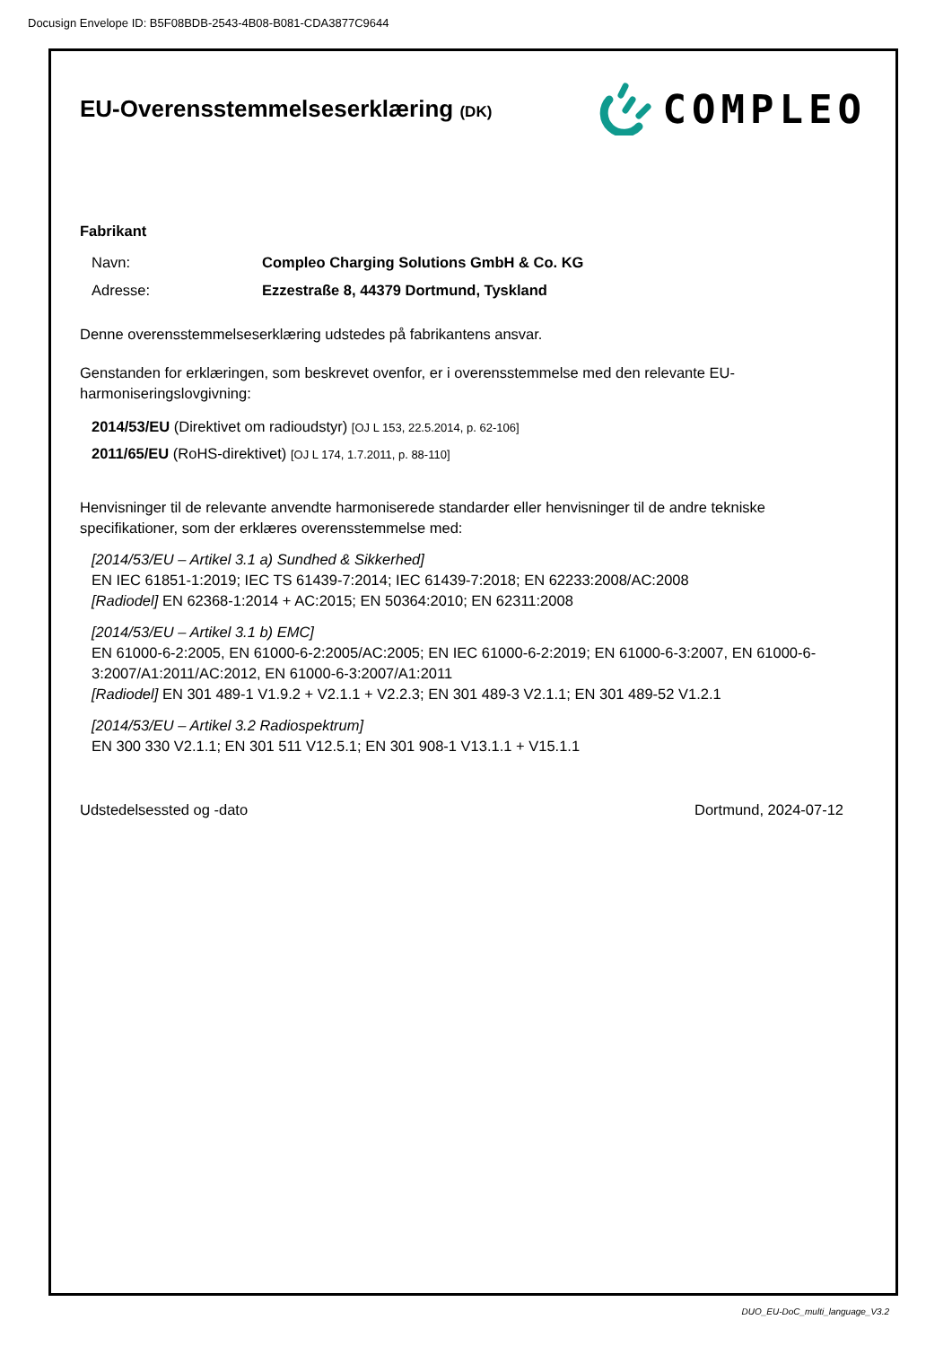Docusign Envelope ID: B5F08BDB-2543-4B08-B081-CDA3877C9644
EU-Overensstemmelseserklæring (DK)
COMPLEO
Fabrikant
Navn: Compleo Charging Solutions GmbH & Co. KG
Adresse: Ezzestraße 8, 44379 Dortmund, Tyskland
Denne overensstemmelseserklæring udstedes på fabrikantens ansvar.
Genstanden for erklæringen, som beskrevet ovenfor, er i overensstemmelse med den relevante EU-harmoniseringslovgivning:
2014/53/EU (Direktivet om radioudstyr) [OJ L 153, 22.5.2014, p. 62-106]
2011/65/EU (RoHS-direktivet) [OJ L 174, 1.7.2011, p. 88-110]
Henvisninger til de relevante anvendte harmoniserede standarder eller henvisninger til de andre tekniske specifikationer, som der erklæres overensstemmelse med:
[2014/53/EU – Artikel 3.1 a) Sundhed & Sikkerhed]
EN IEC 61851-1:2019; IEC TS 61439-7:2014; IEC 61439-7:2018; EN 62233:2008/AC:2008
[Radiodel] EN 62368-1:2014 + AC:2015; EN 50364:2010; EN 62311:2008
[2014/53/EU – Artikel 3.1 b) EMC]
EN 61000-6-2:2005, EN 61000-6-2:2005/AC:2005; EN IEC 61000-6-2:2019; EN 61000-6-3:2007, EN 61000-6-3:2007/A1:2011/AC:2012, EN 61000-6-3:2007/A1:2011
[Radiodel] EN 301 489-1 V1.9.2 + V2.1.1 + V2.2.3; EN 301 489-3 V2.1.1; EN 301 489-52 V1.2.1
[2014/53/EU – Artikel 3.2 Radiospektrum]
EN 300 330 V2.1.1; EN 301 511 V12.5.1; EN 301 908-1 V13.1.1 + V15.1.1
Udstedelsessted og -dato Dortmund, 2024-07-12
DUO_EU-DoC_multi_language_V3.2